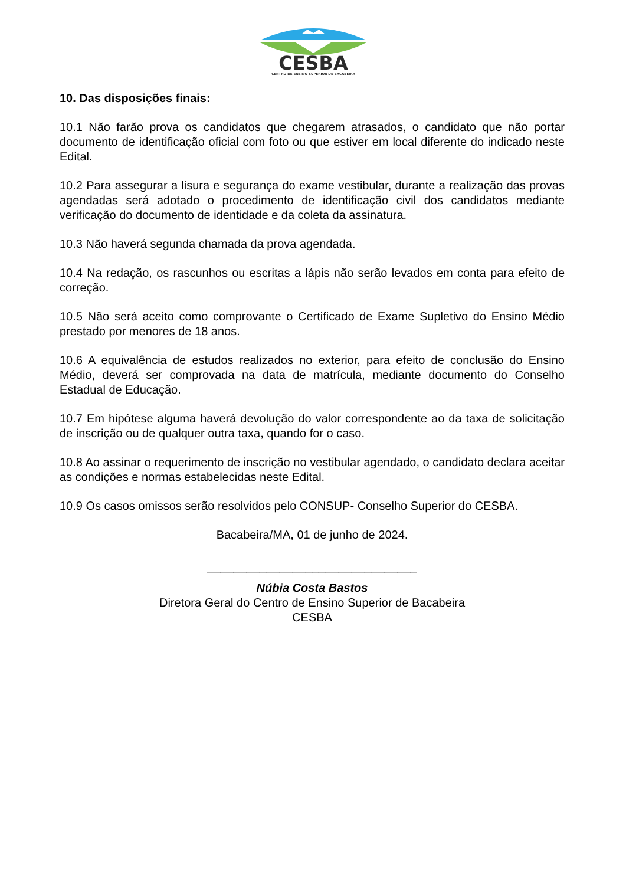CESBA
CENTRO DE ENSINO SUPERIOR DE BACABEIRA
10. Das disposições finais:
10.1 Não farão prova os candidatos que chegarem atrasados, o candidato que não portar documento de identificação oficial com foto ou que estiver em local diferente do indicado neste Edital.
10.2 Para assegurar a lisura e segurança do exame vestibular, durante a realização das provas agendadas será adotado o procedimento de identificação civil dos candidatos mediante verificação do documento de identidade e da coleta da assinatura.
10.3 Não haverá segunda chamada da prova agendada.
10.4 Na redação, os rascunhos ou escritas a lápis não serão levados em conta para efeito de correção.
10.5 Não será aceito como comprovante o Certificado de Exame Supletivo do Ensino Médio prestado por menores de 18 anos.
10.6 A equivalência de estudos realizados no exterior, para efeito de conclusão do Ensino Médio, deverá ser comprovada na data de matrícula, mediante documento do Conselho Estadual de Educação.
10.7 Em hipótese alguma haverá devolução do valor correspondente ao da taxa de solicitação de inscrição ou de qualquer outra taxa, quando for o caso.
10.8 Ao assinar o requerimento de inscrição no vestibular agendado, o candidato declara aceitar as condições e normas estabelecidas neste Edital.
10.9 Os casos omissos serão resolvidos pelo CONSUP- Conselho Superior do CESBA.
Bacabeira/MA, 01 de junho de 2024.
________________________________
Núbia Costa Bastos
Diretora Geral do Centro de Ensino Superior de Bacabeira
CESBA